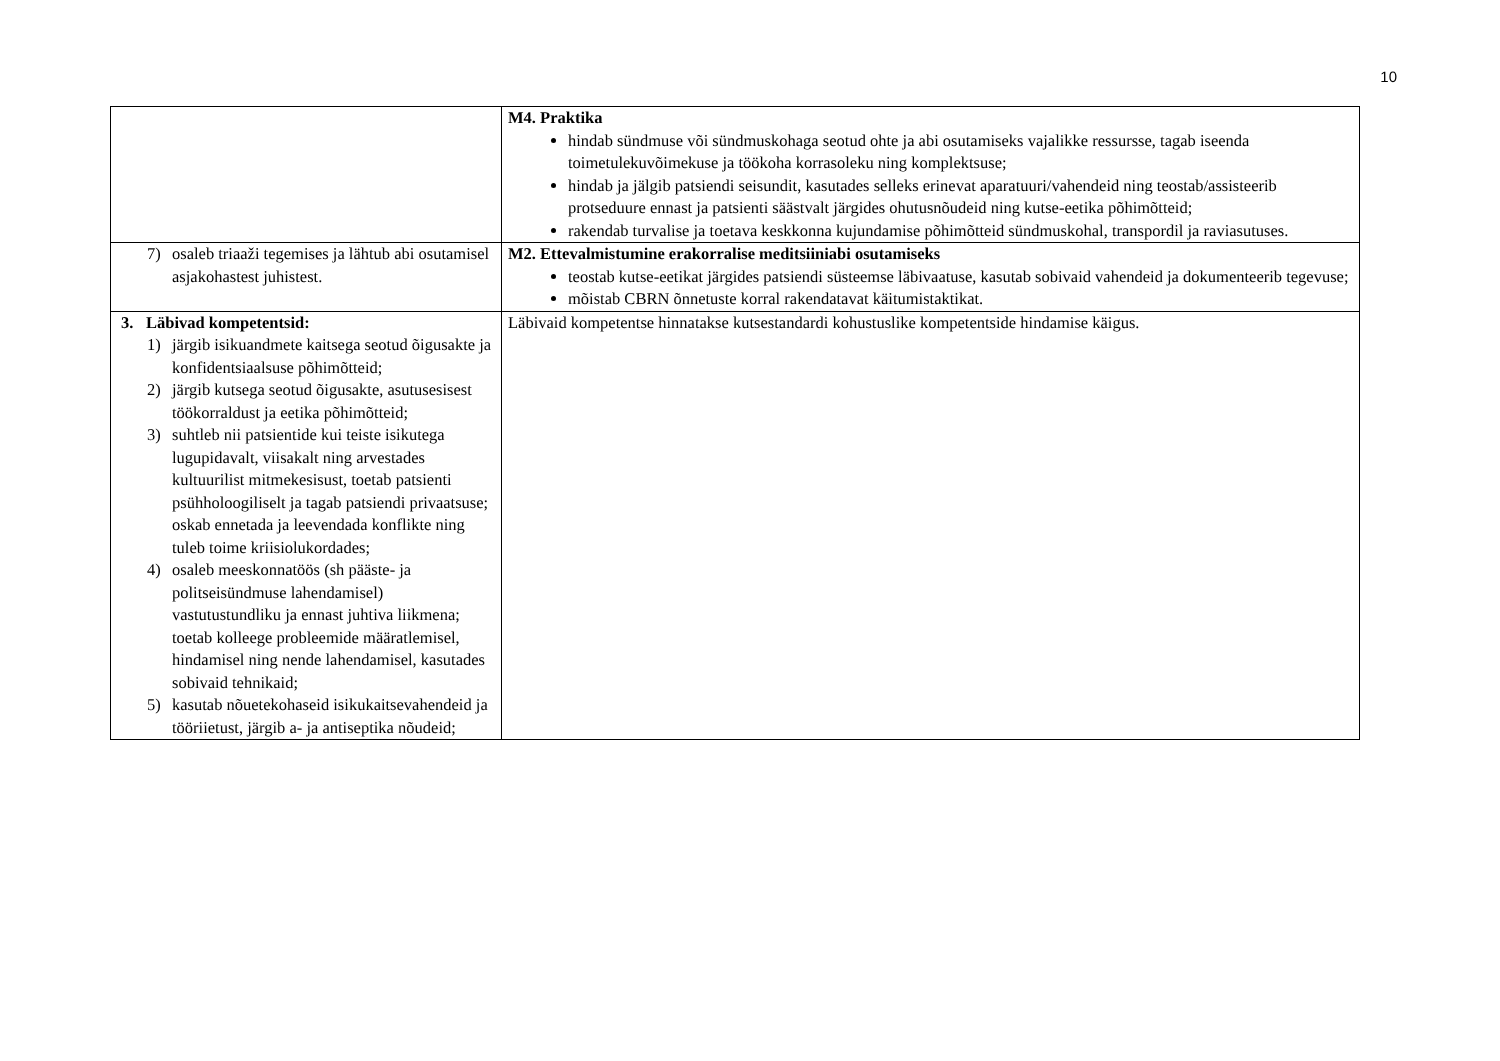10
| | M4. Praktika hindab sündmuse või sündmuskohaga seotud ohte ja abi osutamiseks vajalikke ressursse, tagab iseenda toimetulekuvõimekuse ja töökoha korrasoleku ning komplektsuse; hindab ja jälgib patsiendi seisundit, kasutades selleks erinevat aparatuuri/vahendeid ning teostab/assisteerib protseduure ennast ja patsienti säästvalt järgides ohutusnõudeid ning kutse-eetika põhimõtteid; rakendab turvalise ja toetava keskkonna kujundamise põhimõtteid sündmuskohal, transpordil ja raviasutuses. |
| 7) osaleb triaaži tegemises ja lähtub abi osutamisel asjakohastest juhistest. | M2. Ettevalmistumine erakorralise meditsiiniabi osutamiseks teostab kutse-eetikat järgides patsiendi süsteemse läbivaatuse, kasutab sobivaid vahendeid ja dokumenteerib tegevuse; mõistab CBRN õnnetuste korral rakendatavat käitumistaktikat. |
| 3. Läbivad kompetentsid: 1) järgib isikuandmete kaitsega seotud õigusakte ja konfidentsiaalsuse põhimõtteid; 2) järgib kutsega seotud õigusakte, asutusesisest töökorraldust ja eetika põhimõtteid; 3) suhtleb nii patsientide kui teiste isikutega lugupidavalt, viisakalt ning arvestades kultuurilist mitmekesisust, toetab patsienti psühholoogiliselt ja tagab patsiendi privaatsuse; oskab ennetada ja leevendada konflikte ning tuleb toime kriisiolukordades; 4) osaleb meeskonnatöös (sh pääste- ja politseisündmuse lahendamisel) vastutustundliku ja ennast juhtiva liikmena; toetab kolleege probleemide määratlemisel, hindamisel ning nende lahendamisel, kasutades sobivaid tehnikaid; 5) kasutab nõuetekohaseid isikukaitsevahendeid ja tööriietust, järgib a- ja antiseptika nõudeid; | Läbivaid kompetentse hinnatakse kutsestandardi kohustuslike kompetentside hindamise käigus. |